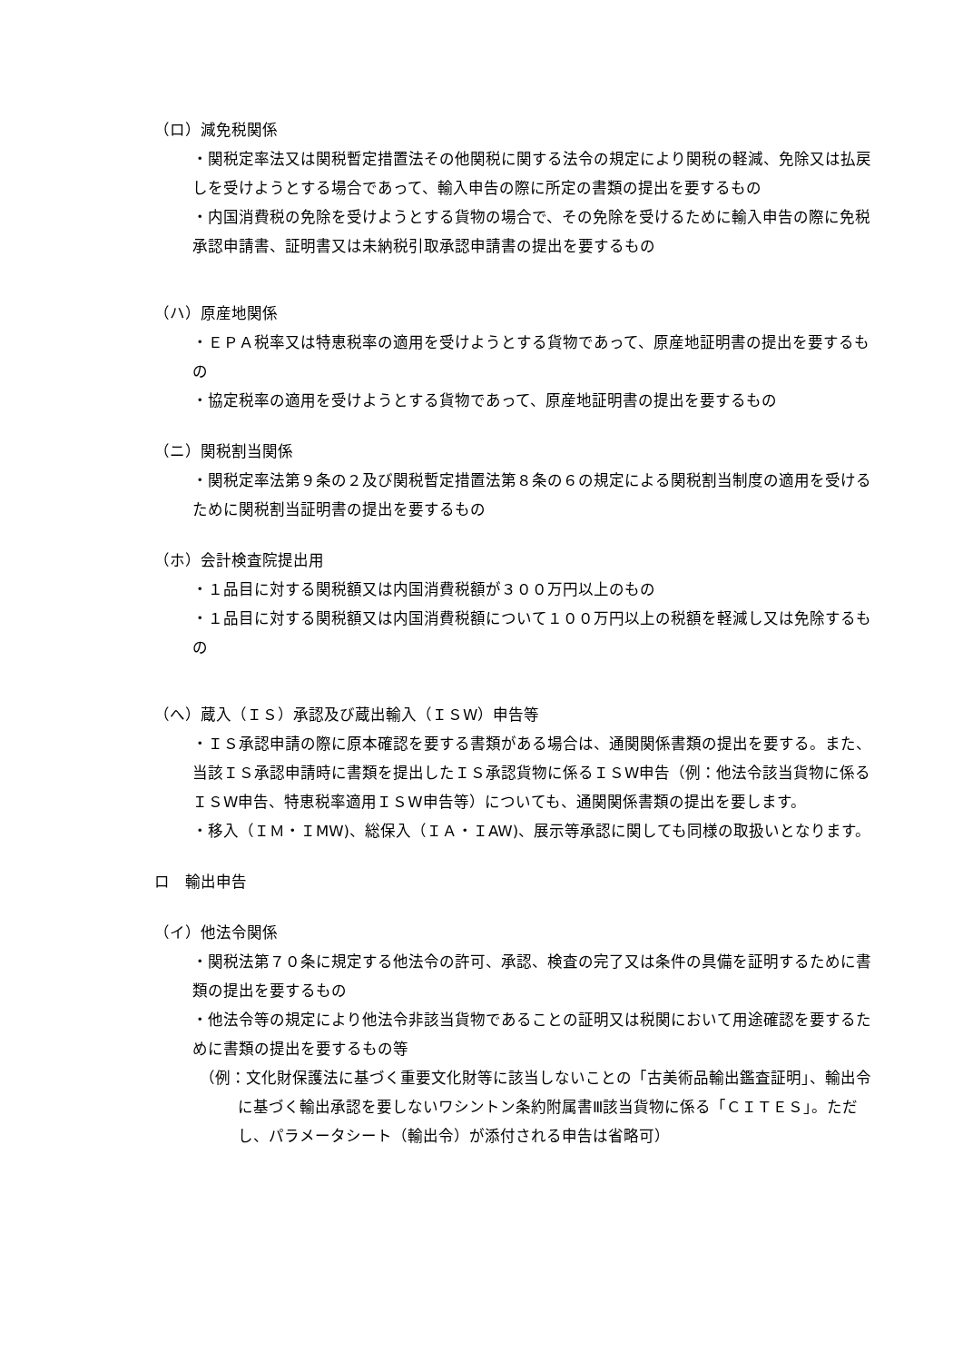（ロ）減免税関係
・関税定率法又は関税暫定措置法その他関税に関する法令の規定により関税の軽減、免除又は払戻しを受けようとする場合であって、輸入申告の際に所定の書類の提出を要するもの
・内国消費税の免除を受けようとする貨物の場合で、その免除を受けるために輸入申告の際に免税承認申請書、証明書又は未納税引取承認申請書の提出を要するもの
（ハ）原産地関係
・ＥＰＡ税率又は特恵税率の適用を受けようとする貨物であって、原産地証明書の提出を要するもの
・協定税率の適用を受けようとする貨物であって、原産地証明書の提出を要するもの
（ニ）関税割当関係
・関税定率法第９条の２及び関税暫定措置法第８条の６の規定による関税割当制度の適用を受けるために関税割当証明書の提出を要するもの
（ホ）会計検査院提出用
・１品目に対する関税額又は内国消費税額が３００万円以上のもの
・１品目に対する関税額又は内国消費税額について１００万円以上の税額を軽減し又は免除するもの
（へ）蔵入（ＩＳ）承認及び蔵出輸入（ＩＳW）申告等
・ＩＳ承認申請の際に原本確認を要する書類がある場合は、通関関係書類の提出を要する。また、当該ＩＳ承認申請時に書類を提出したＩＳ承認貨物に係るＩＳW申告（例：他法令該当貨物に係るＩＳW申告、特恵税率適用ＩＳW申告等）についても、通関関係書類の提出を要します。
・移入（ＩＭ・ＩMW)、総保入（ＩＡ・ＩAW)、展示等承認に関しても同様の取扱いとなります。
ロ　輸出申告
（イ）他法令関係
・関税法第７０条に規定する他法令の許可、承認、検査の完了又は条件の具備を証明するために書類の提出を要するもの
・他法令等の規定により他法令非該当貨物であることの証明又は税関において用途確認を要するために書類の提出を要するもの等
（例：文化財保護法に基づく重要文化財等に該当しないことの「古美術品輸出鑑査証明」、輸出令に基づく輸出承認を要しないワシントン条約附属書Ⅲ該当貨物に係る「ＣＩＴＥＳ」。ただし、パラメータシート（輸出令）が添付される申告は省略可）